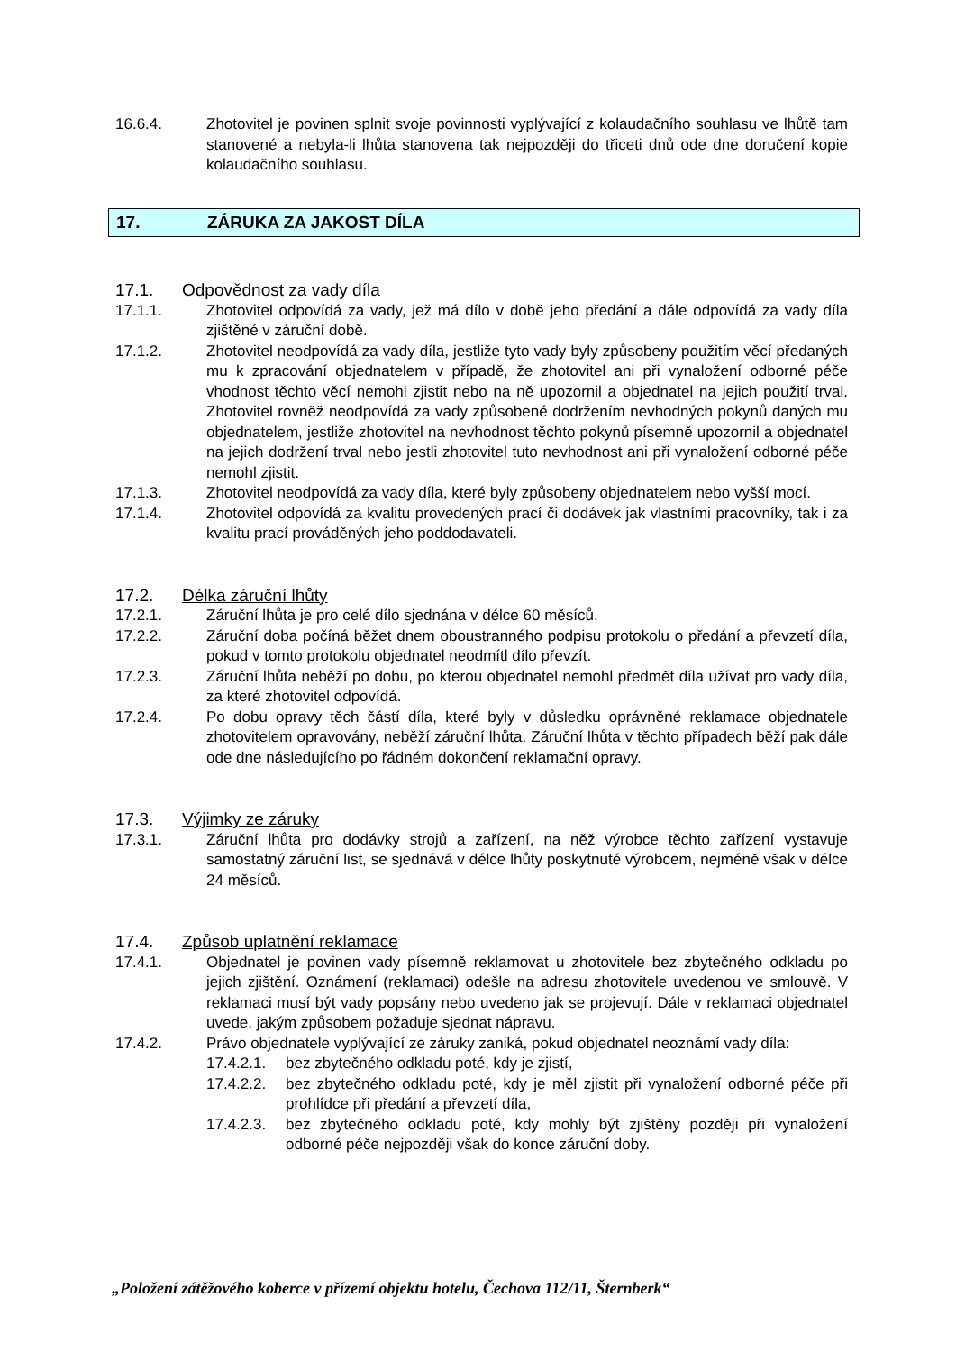16.6.4. Zhotovitel je povinen splnit svoje povinnosti vyplývající z kolaudačního souhlasu ve lhůtě tam stanovené a nebyla-li lhůta stanovena tak nejpozději do třiceti dnů ode dne doručení kopie kolaudačního souhlasu.
17. ZÁRUKA ZA JAKOST DÍLA
17.1. Odpovědnost za vady díla
17.1.1. Zhotovitel odpovídá za vady, jež má dílo v době jeho předání a dále odpovídá za vady díla zjištěné v záruční době.
17.1.2. Zhotovitel neodpovídá za vady díla, jestliže tyto vady byly způsobeny použitím věcí předaných mu k zpracování objednatelem v případě, že zhotovitel ani při vynaložení odborné péče vhodnost těchto věcí nemohl zjistit nebo na ně upozornil a objednatel na jejich použití trval. Zhotovitel rovněž neodpovídá za vady způsobené dodržením nevhodných pokynů daných mu objednatelem, jestliže zhotovitel na nevhodnost těchto pokynů písemně upozornil a objednatel na jejich dodržení trval nebo jestli zhotovitel tuto nevhodnost ani při vynaložení odborné péče nemohl zjistit.
17.1.3. Zhotovitel neodpovídá za vady díla, které byly způsobeny objednatelem nebo vyšší mocí.
17.1.4. Zhotovitel odpovídá za kvalitu provedených prací či dodávek jak vlastními pracovníky, tak i za kvalitu prací prováděných jeho poddodavateli.
17.2. Délka záruční lhůty
17.2.1. Záruční lhůta je pro celé dílo sjednána v délce 60 měsíců.
17.2.2. Záruční doba počíná běžet dnem oboustranného podpisu protokolu o předání a převzetí díla, pokud v tomto protokolu objednatel neodmítl dílo převzít.
17.2.3. Záruční lhůta neběží po dobu, po kterou objednatel nemohl předmět díla užívat pro vady díla, za které zhotovitel odpovídá.
17.2.4. Po dobu opravy těch částí díla, které byly v důsledku oprávněné reklamace objednatele zhotovitelem opravovány, neběží záruční lhůta. Záruční lhůta v těchto případech běží pak dále ode dne následujícího po řádném dokončení reklamační opravy.
17.3. Výjimky ze záruky
17.3.1. Záruční lhůta pro dodávky strojů a zařízení, na něž výrobce těchto zařízení vystavuje samostatný záruční list, se sjednává v délce lhůty poskytnuté výrobcem, nejméně však v délce 24 měsíců.
17.4. Způsob uplatnění reklamace
17.4.1. Objednatel je povinen vady písemně reklamovat u zhotovitele bez zbytečného odkladu po jejich zjištění. Oznámení (reklamaci) odešle na adresu zhotovitele uvedenou ve smlouvě. V reklamaci musí být vady popsány nebo uvedeno jak se projevují. Dále v reklamaci objednatel uvede, jakým způsobem požaduje sjednat nápravu.
17.4.2. Právo objednatele vyplývající ze záruky zaniká, pokud objednatel neoznámí vady díla:
17.4.2.1.
bez zbytečného odkladu poté, kdy je zjistí,
17.4.2.2.
bez zbytečného odkladu poté, kdy je měl zjistit při vynaložení odborné péče při prohlídce při předání a převzetí díla,
17.4.2.3.
bez zbytečného odkladu poté, kdy mohly být zjištěny později při vynaložení odborné péče nejpozději však do konce záruční doby.
„Položení zátěžového koberce v přízemí objektu hotelu, Čechova 112/11, Šternberk“